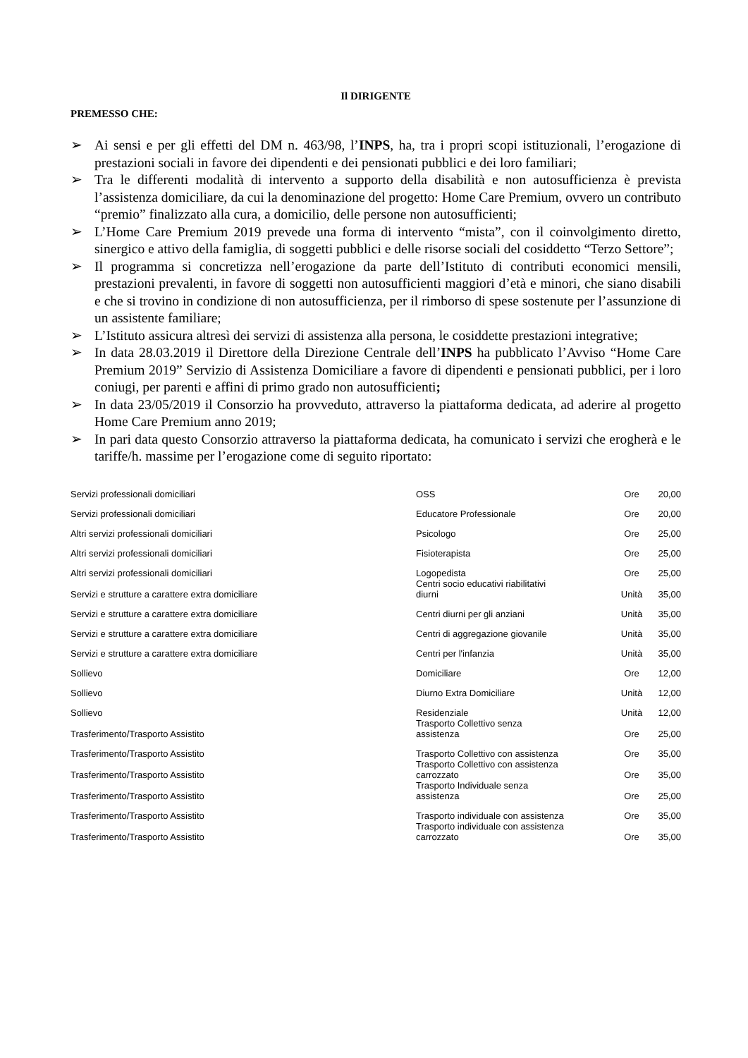Il DIRIGENTE
PREMESSO CHE:
➢ Ai sensi e per gli effetti del DM n. 463/98, l’INPS, ha, tra i propri scopi istituzionali, l’erogazione di prestazioni sociali in favore dei dipendenti e dei pensionati pubblici e dei loro familiari;
➢ Tra le differenti modalità di intervento a supporto della disabilità e non autosufficienza è prevista l’assistenza domiciliare, da cui la denominazione del progetto: Home Care Premium, ovvero un contributo “premio” finalizzato alla cura, a domicilio, delle persone non autosufficienti;
➢ L’Home Care Premium 2019 prevede una forma di intervento “mista”, con il coinvolgimento diretto, sinergico e attivo della famiglia, di soggetti pubblici e delle risorse sociali del cosiddetto “Terzo Settore”;
➢ Il programma si concretizza nell’erogazione da parte dell’Istituto di contributi economici mensili, prestazioni prevalenti, in favore di soggetti non autosufficienti maggiori d’età e minori, che siano disabili e che si trovino in condizione di non autosufficienza, per il rimborso di spese sostenute per l’assunzione di un assistente familiare;
➢ L’Istituto assicura altresì dei servizi di assistenza alla persona, le cosiddette prestazioni integrative;
➢ In data 28.03.2019 il Direttore della Direzione Centrale dell’INPS ha pubblicato l’Avviso “Home Care Premium 2019” Servizio di Assistenza Domiciliare a favore di dipendenti e pensionati pubblici, per i loro coniugi, per parenti e affini di primo grado non autosufficienti;
➢ In data 23/05/2019 il Consorzio ha provveduto, attraverso la piattaforma dedicata, ad aderire al progetto Home Care Premium anno 2019;
➢ In pari data questo Consorzio attraverso la piattaforma dedicata, ha comunicato i servizi che erogherà e le tariffe/h. massime per l’erogazione come di seguito riportato:
| Servizi professionali domiciliari | OSS | Ore | 20,00 |
| Servizi professionali domiciliari | Educatore Professionale | Ore | 20,00 |
| Altri servizi professionali domiciliari | Psicologo | Ore | 25,00 |
| Altri servizi professionali domiciliari | Fisioterapista | Ore | 25,00 |
| Altri servizi professionali domiciliari | Logopedista | Ore | 25,00 |
| Servizi e strutture a carattere extra domiciliare | Centri socio educativi riabilitativi diurni | Unità | 35,00 |
| Servizi e strutture a carattere extra domiciliare | Centri diurni per gli anziani | Unità | 35,00 |
| Servizi e strutture a carattere extra domiciliare | Centri di aggregazione giovanile | Unità | 35,00 |
| Servizi e strutture a carattere extra domiciliare | Centri per l'infanzia | Unità | 35,00 |
| Sollievo | Domiciliare | Ore | 12,00 |
| Sollievo | Diurno Extra Domiciliare | Unità | 12,00 |
| Sollievo | Residenziale | Unità | 12,00 |
| Trasferimento/Trasporto Assistito | Trasporto Collettivo senza assistenza | Ore | 25,00 |
| Trasferimento/Trasporto Assistito | Trasporto Collettivo con assistenza | Ore | 35,00 |
| Trasferimento/Trasporto Assistito | Trasporto Collettivo con assistenza carrozzato | Ore | 35,00 |
| Trasferimento/Trasporto Assistito | Trasporto Individuale senza assistenza | Ore | 25,00 |
| Trasferimento/Trasporto Assistito | Trasporto individuale con assistenza | Ore | 35,00 |
| Trasferimento/Trasporto Assistito | Trasporto individuale con assistenza carrozzato | Ore | 35,00 |